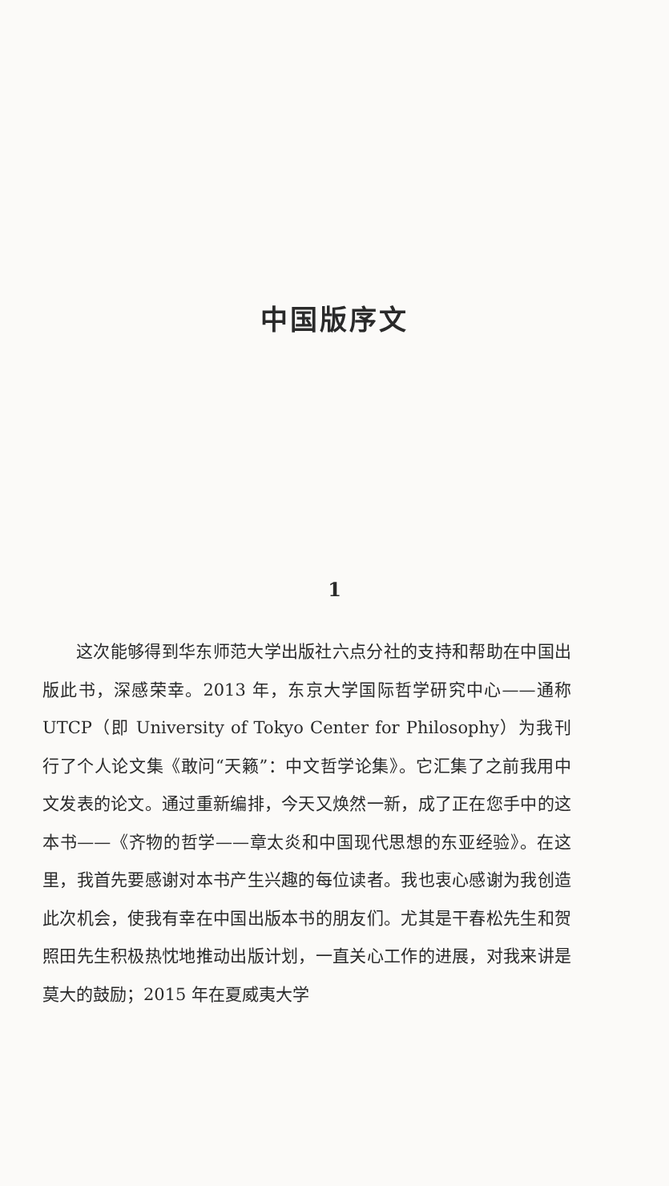中国版序文
1
这次能够得到华东师范大学出版社六点分社的支持和帮助在中国出版此书，深感荣幸。2013 年，东京大学国际哲学研究中心——通称 UTCP（即 University of Tokyo Center for Philosophy）为我刊行了个人论文集《敢问“天籁”：中文哲学论集》。它汇集了之前我用中文发表的论文。通过重新编排，今天又焕然一新，成了正在您手中的这本书——《齐物的哲学——章太炎和中国现代思想的东亚经验》。在这里，我首先要感谢对本书产生兴趣的每位读者。我也衷心感谢为我创造此次机会，使我有幸在中国出版本书的朋友们。尤其是干春松先生和贺照田先生积极热忱地推动出版计划，一直关心工作的进展，对我来讲是莫大的鼓励；2015 年在夏威夷大学